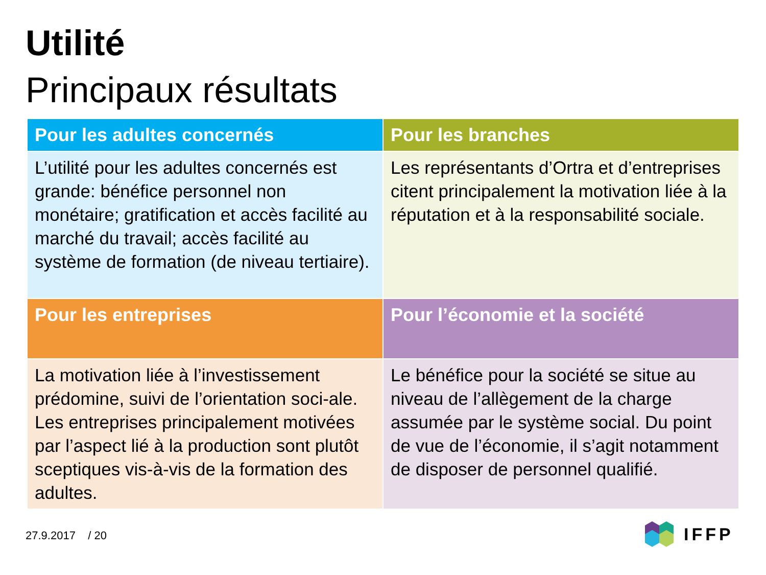Utilité
Principaux résultats
| Pour les adultes concernés | Pour les branches |
| --- | --- |
| L’utilité pour les adultes concernés est grande: bénéfice personnel non monétaire; gratification et accès facilité au marché du travail; accès facilité au système de formation (de niveau tertiaire). | Les représentants d’Ortra et d’entreprises citent principalement la motivation liée à la réputation et à la responsabilité sociale. |
| Pour les entreprises | Pour l’économie et la société |
| La motivation liée à l’investissement prédomine, suivi de l’orientation soci-ale. Les entreprises principalement motivées par l’aspect lié à la production sont plutôt sceptiques vis-à-vis de la formation des adultes. | Le bénéfice pour la société se situe au niveau de l’allègement de la charge assumée par le système social. Du point de vue de l’économie, il s’agit notamment de disposer de personnel qualifié. |
27.9.2017 / 20 IFFP